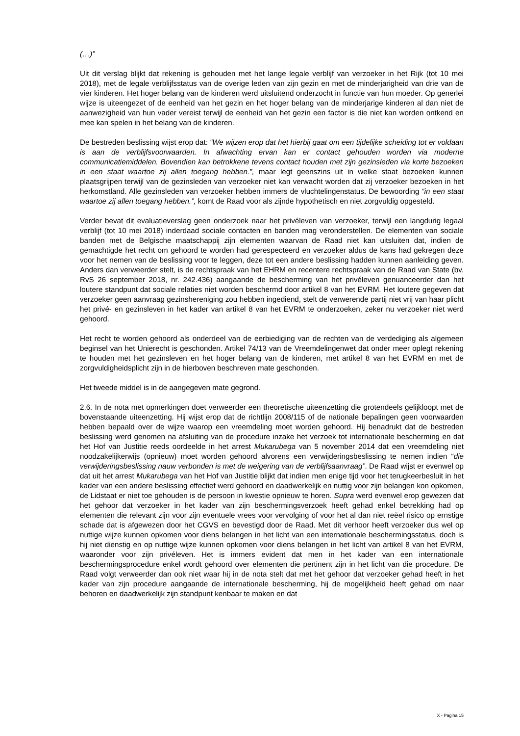(…)”
Uit dit verslag blijkt dat rekening is gehouden met het lange legale verblijf van verzoeker in het Rijk (tot 10 mei 2018), met de legale verblijfsstatus van de overige leden van zijn gezin en met de minderjarigheid van drie van de vier kinderen. Het hoger belang van de kinderen werd uitsluitend onderzocht in functie van hun moeder. Op generlei wijze is uiteengezet of de eenheid van het gezin en het hoger belang van de minderjarige kinderen al dan niet de aanwezigheid van hun vader vereist terwijl de eenheid van het gezin een factor is die niet kan worden ontkend en mee kan spelen in het belang van de kinderen.
De bestreden beslissing wijst erop dat: “We wijzen erop dat het hierbij gaat om een tijdelijke scheiding tot er voldaan is aan de verblijfsvoorwaarden. In afwachting ervan kan er contact gehouden worden via moderne communicatiemiddelen. Bovendien kan betrokkene tevens contact houden met zijn gezinsleden via korte bezoeken in een staat waartoe zij allen toegang hebben.”, maar legt geenszins uit in welke staat bezoeken kunnen plaatsgrijpen terwijl van de gezinsleden van verzoeker niet kan verwacht worden dat zij verzoeker bezoeken in het herkomstland. Alle gezinsleden van verzoeker hebben immers de vluchtelingenstatus. De bewoording “in een staat waartoe zij allen toegang hebben.”, komt de Raad voor als zijnde hypothetisch en niet zorgvuldig opgesteld.
Verder bevat dit evaluatieverslag geen onderzoek naar het privéleven van verzoeker, terwijl een langdurig legaal verblijf (tot 10 mei 2018) inderdaad sociale contacten en banden mag veronderstellen. De elementen van sociale banden met de Belgische maatschappij zijn elementen waarvan de Raad niet kan uitsluiten dat, indien de gemachtigde het recht om gehoord te worden had gerespecteerd en verzoeker aldus de kans had gekregen deze voor het nemen van de beslissing voor te leggen, deze tot een andere beslissing hadden kunnen aanleiding geven. Anders dan verweerder stelt, is de rechtspraak van het EHRM en recentere rechtspraak van de Raad van State (bv. RvS 26 september 2018, nr. 242.436) aangaande de bescherming van het privéleven genuanceerder dan het loutere standpunt dat sociale relaties niet worden beschermd door artikel 8 van het EVRM. Het loutere gegeven dat verzoeker geen aanvraag gezinshereniging zou hebben ingediend, stelt de verwerende partij niet vrij van haar plicht het privé- en gezinsleven in het kader van artikel 8 van het EVRM te onderzoeken, zeker nu verzoeker niet werd gehoord.
Het recht te worden gehoord als onderdeel van de eerbiediging van de rechten van de verdediging als algemeen beginsel van het Unierecht is geschonden. Artikel 74/13 van de Vreemdelingenwet dat onder meer oplegt rekening te houden met het gezinsleven en het hoger belang van de kinderen, met artikel 8 van het EVRM en met de zorgvuldigheidsplicht zijn in de hierboven beschreven mate geschonden.
Het tweede middel is in de aangegeven mate gegrond.
2.6. In de nota met opmerkingen doet verweerder een theoretische uiteenzetting die grotendeels gelijkloopt met de bovenstaande uiteenzetting. Hij wijst erop dat de richtlijn 2008/115 of de nationale bepalingen geen voorwaarden hebben bepaald over de wijze waarop een vreemdeling moet worden gehoord. Hij benadrukt dat de bestreden beslissing werd genomen na afsluiting van de procedure inzake het verzoek tot internationale bescherming en dat het Hof van Justitie reeds oordeelde in het arrest Mukarubega van 5 november 2014 dat een vreemdeling niet noodzakelijkerwijs (opnieuw) moet worden gehoord alvorens een verwijderingsbeslissing te nemen indien “die verwijderingsbeslissing nauw verbonden is met de weigering van de verblijfsaanvraag”. De Raad wijst er evenwel op dat uit het arrest Mukarubega van het Hof van Justitie blijkt dat indien men enige tijd voor het terugkeerbesluit in het kader van een andere beslissing effectief werd gehoord en daadwerkelijk en nuttig voor zijn belangen kon opkomen, de Lidstaat er niet toe gehouden is de persoon in kwestie opnieuw te horen. Supra werd evenwel erop gewezen dat het gehoor dat verzoeker in het kader van zijn beschermingsverzoek heeft gehad enkel betrekking had op elementen die relevant zijn voor zijn eventuele vrees voor vervolging of voor het al dan niet reëel risico op ernstige schade dat is afgewezen door het CGVS en bevestigd door de Raad. Met dit verhoor heeft verzoeker dus wel op nuttige wijze kunnen opkomen voor diens belangen in het licht van een internationale beschermingsstatus, doch is hij niet dienstig en op nuttige wijze kunnen opkomen voor diens belangen in het licht van artikel 8 van het EVRM, waaronder voor zijn privéleven. Het is immers evident dat men in het kader van een internationale beschermingsprocedure enkel wordt gehoord over elementen die pertinent zijn in het licht van die procedure. De Raad volgt verweerder dan ook niet waar hij in de nota stelt dat met het gehoor dat verzoeker gehad heeft in het kader van zijn procedure aangaande de internationale bescherming, hij de mogelijkheid heeft gehad om naar behoren en daadwerkelijk zijn standpunt kenbaar te maken en dat
X - Pagina 15